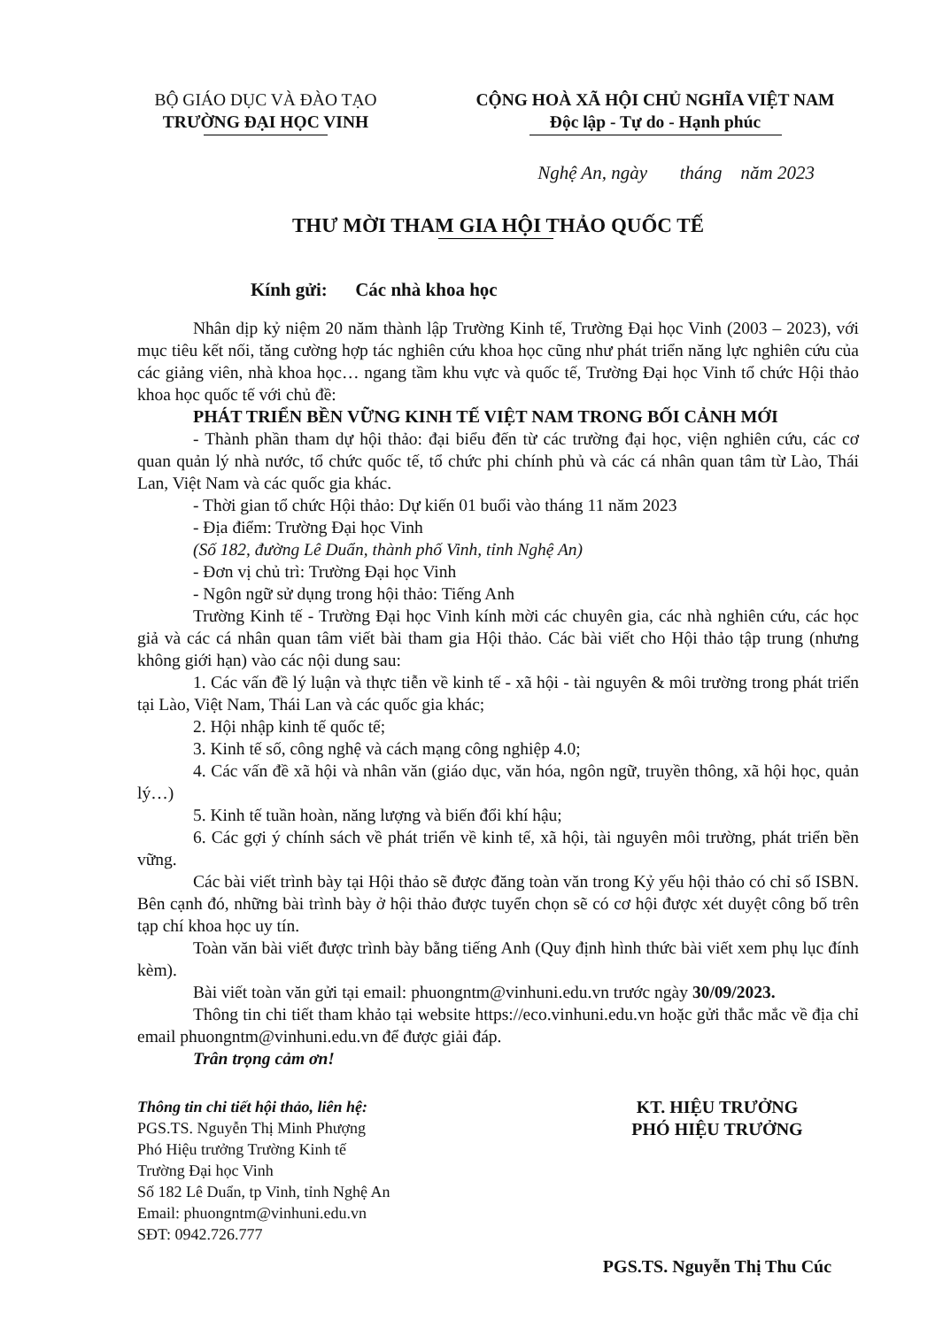BỘ GIÁO DỤC VÀ ĐÀO TẠO
TRƯỜNG ĐẠI HỌC VINH
CỘNG HOÀ XÃ HỘI CHỦ NGHĨA VIỆT NAM
Độc lập - Tự do - Hạnh phúc
Nghệ An, ngày tháng năm 2023
THƯ MỜI THAM GIA HỘI THẢO QUỐC TẾ
Kính gửi: Các nhà khoa học
Nhân dịp kỷ niệm 20 năm thành lập Trường Kinh tế, Trường Đại học Vinh (2003 – 2023), với mục tiêu kết nối, tăng cường hợp tác nghiên cứu khoa học cũng như phát triển năng lực nghiên cứu của các giảng viên, nhà khoa học… ngang tầm khu vực và quốc tế, Trường Đại học Vinh tổ chức Hội thảo khoa học quốc tế với chủ đề:
PHÁT TRIỂN BỀN VỮNG KINH TẾ VIỆT NAM TRONG BỐI CẢNH MỚI
- Thành phần tham dự hội thảo: đại biểu đến từ các trường đại học, viện nghiên cứu, các cơ quan quản lý nhà nước, tổ chức quốc tế, tổ chức phi chính phủ và các cá nhân quan tâm từ Lào, Thái Lan, Việt Nam và các quốc gia khác.
- Thời gian tổ chức Hội thảo: Dự kiến 01 buổi vào tháng 11 năm 2023
- Địa điểm: Trường Đại học Vinh
(Số 182, đường Lê Duẩn, thành phố Vinh, tỉnh Nghệ An)
- Đơn vị chủ trì: Trường Đại học Vinh
- Ngôn ngữ sử dụng trong hội thảo: Tiếng Anh
Trường Kinh tế - Trường Đại học Vinh kính mời các chuyên gia, các nhà nghiên cứu, các học giả và các cá nhân quan tâm viết bài tham gia Hội thảo. Các bài viết cho Hội thảo tập trung (nhưng không giới hạn) vào các nội dung sau:
1. Các vấn đề lý luận và thực tiễn về kinh tế - xã hội - tài nguyên & môi trường trong phát triển tại Lào, Việt Nam, Thái Lan và các quốc gia khác;
2. Hội nhập kinh tế quốc tế;
3. Kinh tế số, công nghệ và cách mạng công nghiệp 4.0;
4. Các vấn đề xã hội và nhân văn (giáo dục, văn hóa, ngôn ngữ, truyền thông, xã hội học, quản lý…)
5. Kinh tế tuần hoàn, năng lượng và biến đổi khí hậu;
6. Các gợi ý chính sách về phát triển về kinh tế, xã hội, tài nguyên môi trường, phát triển bền vững.
Các bài viết trình bày tại Hội thảo sẽ được đăng toàn văn trong Kỷ yếu hội thảo có chỉ số ISBN. Bên cạnh đó, những bài trình bày ở hội thảo được tuyển chọn sẽ có cơ hội được xét duyệt công bố trên tạp chí khoa học uy tín.
Toàn văn bài viết được trình bày bằng tiếng Anh (Quy định hình thức bài viết xem phụ lục đính kèm).
Bài viết toàn văn gửi tại email: phuongntm@vinhuni.edu.vn trước ngày 30/09/2023.
Thông tin chi tiết tham khảo tại website https://eco.vinhuni.edu.vn hoặc gửi thắc mắc về địa chỉ email phuongntm@vinhuni.edu.vn để được giải đáp.
Trân trọng cảm ơn!
Thông tin chi tiết hội thảo, liên hệ:
PGS.TS. Nguyễn Thị Minh Phượng
Phó Hiệu trưởng Trường Kinh tế
Trường Đại học Vinh
Số 182 Lê Duẩn, tp Vinh, tỉnh Nghệ An
Email: phuongntm@vinhuni.edu.vn
SĐT: 0942.726.777
KT. HIỆU TRƯỞNG
PHÓ HIỆU TRƯỞNG
PGS.TS. Nguyễn Thị Thu Cúc